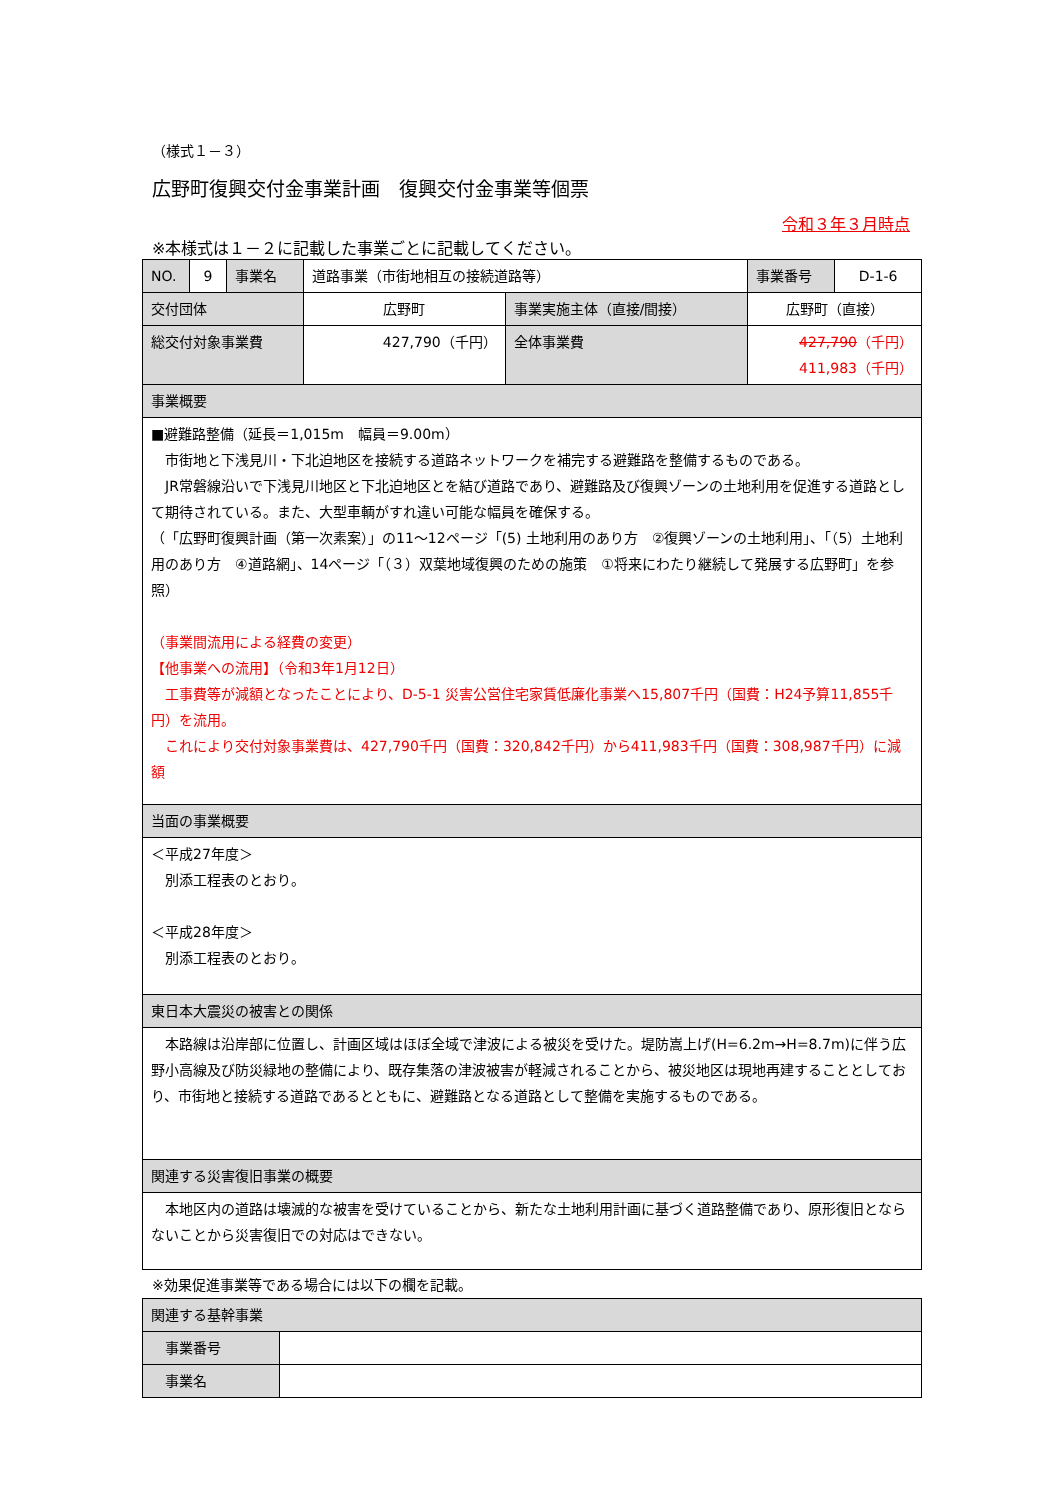（様式１－３）
広野町復興交付金事業計画　復興交付金事業等個票
令和３年３月時点
※本様式は１－２に記載した事業ごとに記載してください。
| NO. | 9 | 事業名 | 道路事業（市街地相互の接続道路等） | | 事業番号 | D-1-6 |
| 交付団体 | | | 広野町 | 事業実施主体（直接/間接） | 広野町（直接） | |
| 総交付対象事業費 | | | 427,790（千円） | 全体事業費 | 427,790 （千円） 411,983（千円） | |
| 事業概要 | | | | | | |
| ■避難路整備（延長＝1,015m 幅員＝9.00m） 市街地と下浅見川・下北迫地区を接続する道路ネットワークを補完する避難路を整備するものである。 JR常磐線沿いで下浅見川地区と下北迫地区とを結び道路であり、避難路及び復興ゾーンの土地利用を促進する道路として期待されている。また、大型車輌がすれ違い可能な幅員を確保する。 （「広野町復興計画（第一次素案）」の11～12ページ「(5) 土地利用のあり方 ②復興ゾーンの土地利用」、「（5）土地利用のあり方 ④道路網」、14ページ「（３）双葉地域復興のための施策 ①将来にわたり継続して発展する広野町」を参照） （事業間流用による経費の変更） 【他事業への流用】（令和3年1月12日） 工事費等が減額となったことにより、D-5-1 災害公営住宅家賃低廉化事業へ15,807千円（国費：H24予算11,855千円）を流用。 これにより交付対象事業費は、427,790千円（国費：320,842千円）から411,983千円（国費：308,987千円）に減額 | | | | | | |
| 当面の事業概要 | | | | | | |
| ＜平成27年度＞ 別添工程表のとおり。 ＜平成28年度＞ 別添工程表のとおり。 | | | | | | |
| 東日本大震災の被害との関係 | | | | | | |
| 本路線は沿岸部に位置し、計画区域はほぼ全域で津波による被災を受けた。堤防嵩上げ(H=6.2m→H=8.7m)に伴う広野小高線及び防災緑地の整備により、既存集落の津波被害が軽減されることから、被災地区は現地再建することとしており、市街地と接続する道路であるとともに、避難路となる道路として整備を実施するものである。 | | | | | | |
| 関連する災害復旧事業の概要 | | | | | | |
| 本地区内の道路は壊滅的な被害を受けていることから、新たな土地利用計画に基づく道路整備であり、原形復旧とならないことから災害復旧での対応はできない。 | | | | | | |
※効果促進事業等である場合には以下の欄を記載。
| 関連する基幹事業 | |
| 事業番号 | |
| 事業名 | |